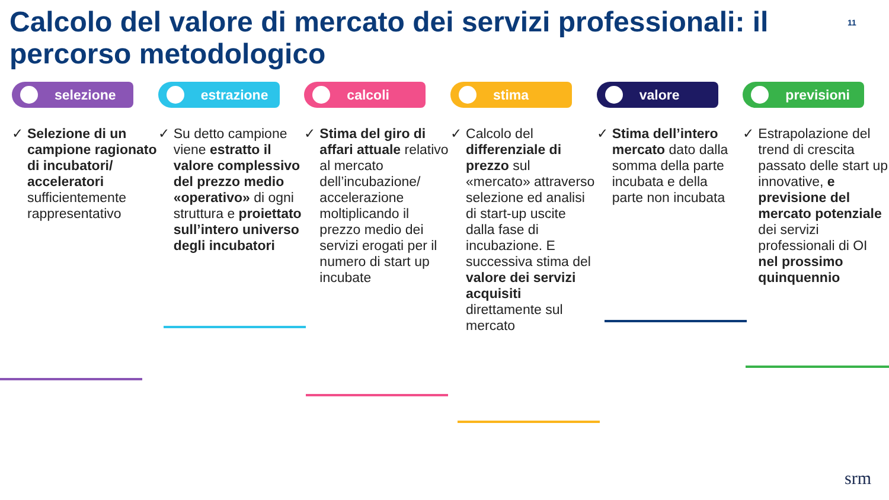Calcolo del valore di mercato dei servizi professionali: il percorso metodologico
11
selezione
✓ Selezione di un campione ragionato di incubatori/ acceleratori sufficientemente rappresentativo
estrazione
✓ Su detto campione viene estratto il valore complessivo del prezzo medio «operativo» di ogni struttura e proiettato sull’intero universo degli incubatori
calcoli
✓ Stima del giro di affari attuale relativo al mercato dell’incubazione/ accelerazione moltiplicando il prezzo medio dei servizi erogati per il numero di start up incubate
stima
✓ Calcolo del differenziale di prezzo sul «mercato» attraverso selezione ed analisi di start-up uscite dalla fase di incubazione. E successiva stima del valore dei servizi acquisiti direttamente sul mercato
valore
✓ Stima dell’intero mercato dato dalla somma della parte incubata e della parte non incubata
previsioni
✓ Estrapolazione del trend di crescita passato delle start up innovative, e previsione del mercato potenziale dei servizi professionali di OI nel prossimo quinquennio
srm